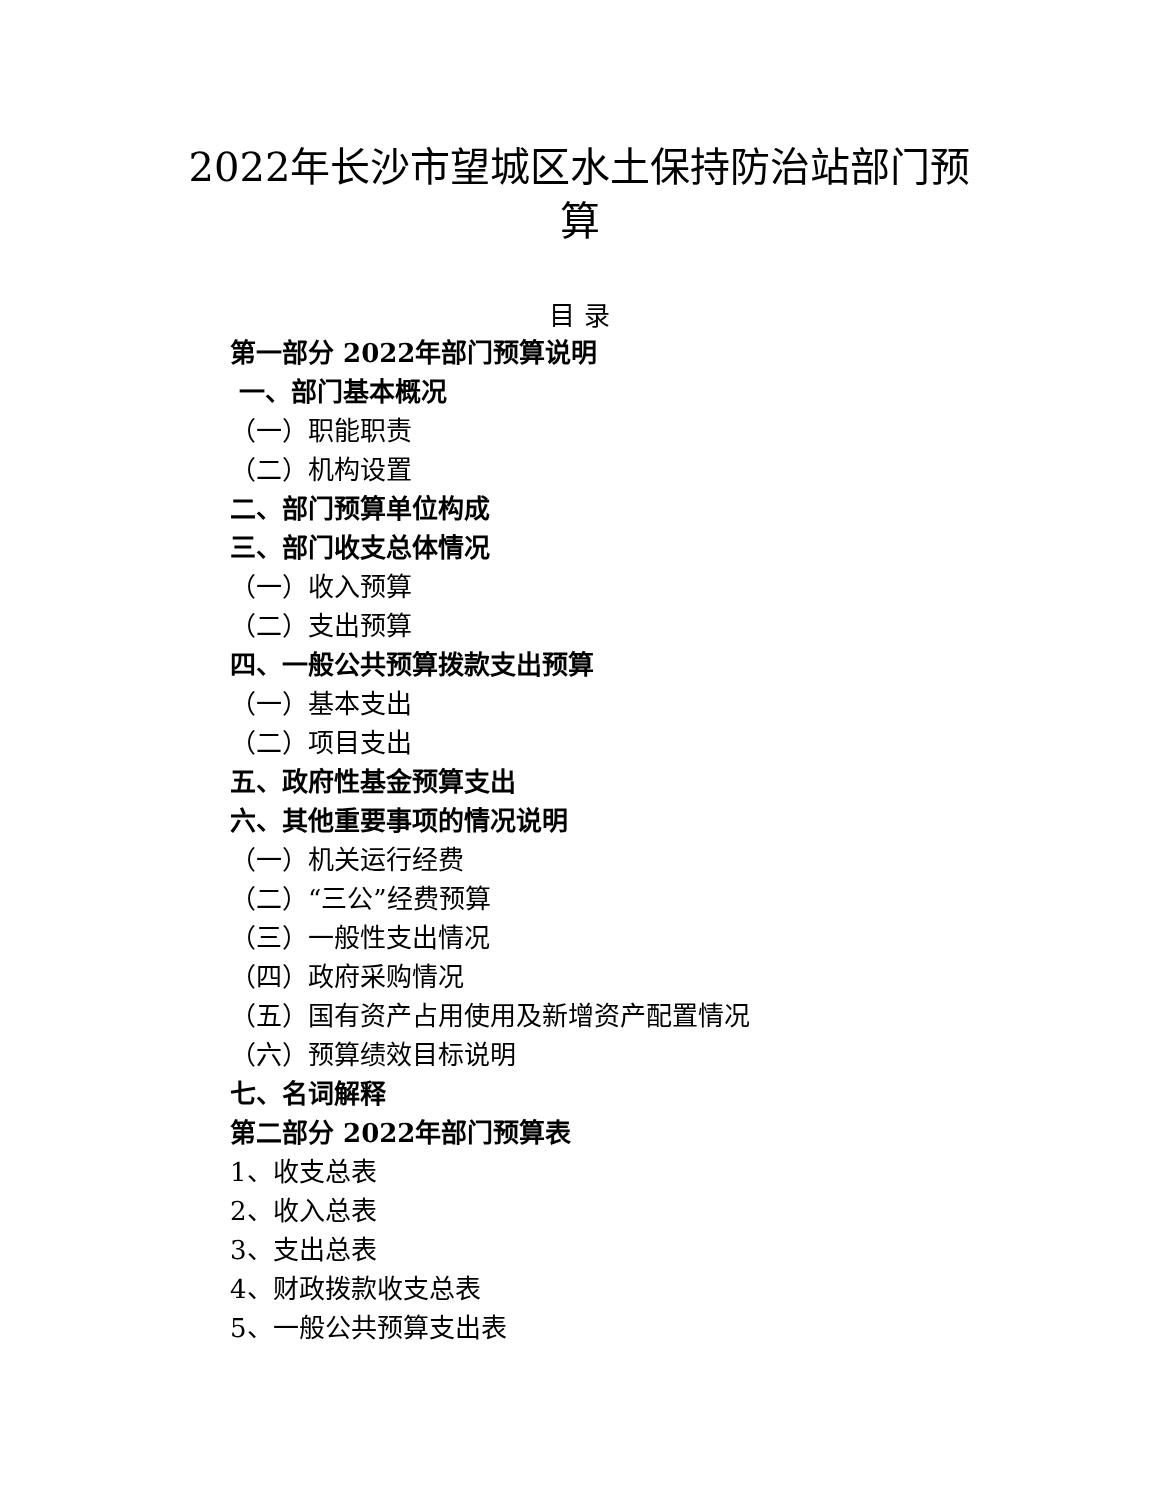2022年长沙市望城区水土保持防治站部门预算
目 录
第一部分 2022年部门预算说明
一、部门基本概况
（一）职能职责
（二）机构设置
二、部门预算单位构成
三、部门收支总体情况
（一）收入预算
（二）支出预算
四、一般公共预算拨款支出预算
（一）基本支出
（二）项目支出
五、政府性基金预算支出
六、其他重要事项的情况说明
（一）机关运行经费
（二）“三公”经费预算
（三）一般性支出情况
（四）政府采购情况
（五）国有资产占用使用及新增资产配置情况
（六）预算绩效目标说明
七、名词解释
第二部分 2022年部门预算表
1、收支总表
2、收入总表
3、支出总表
4、财政拨款收支总表
5、一般公共预算支出表